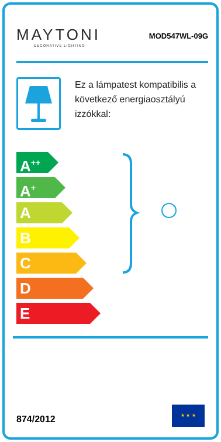MAYTONI
DECORATIVE LIGHTING
MOD547WL-09G
Ez a lámpatest kompatibilis a következő energiaosztályú izzókkal:
A<sup>++</sup>
A<sup>+</sup>
A
B
C
D
E
874/2012
★ ★ ★